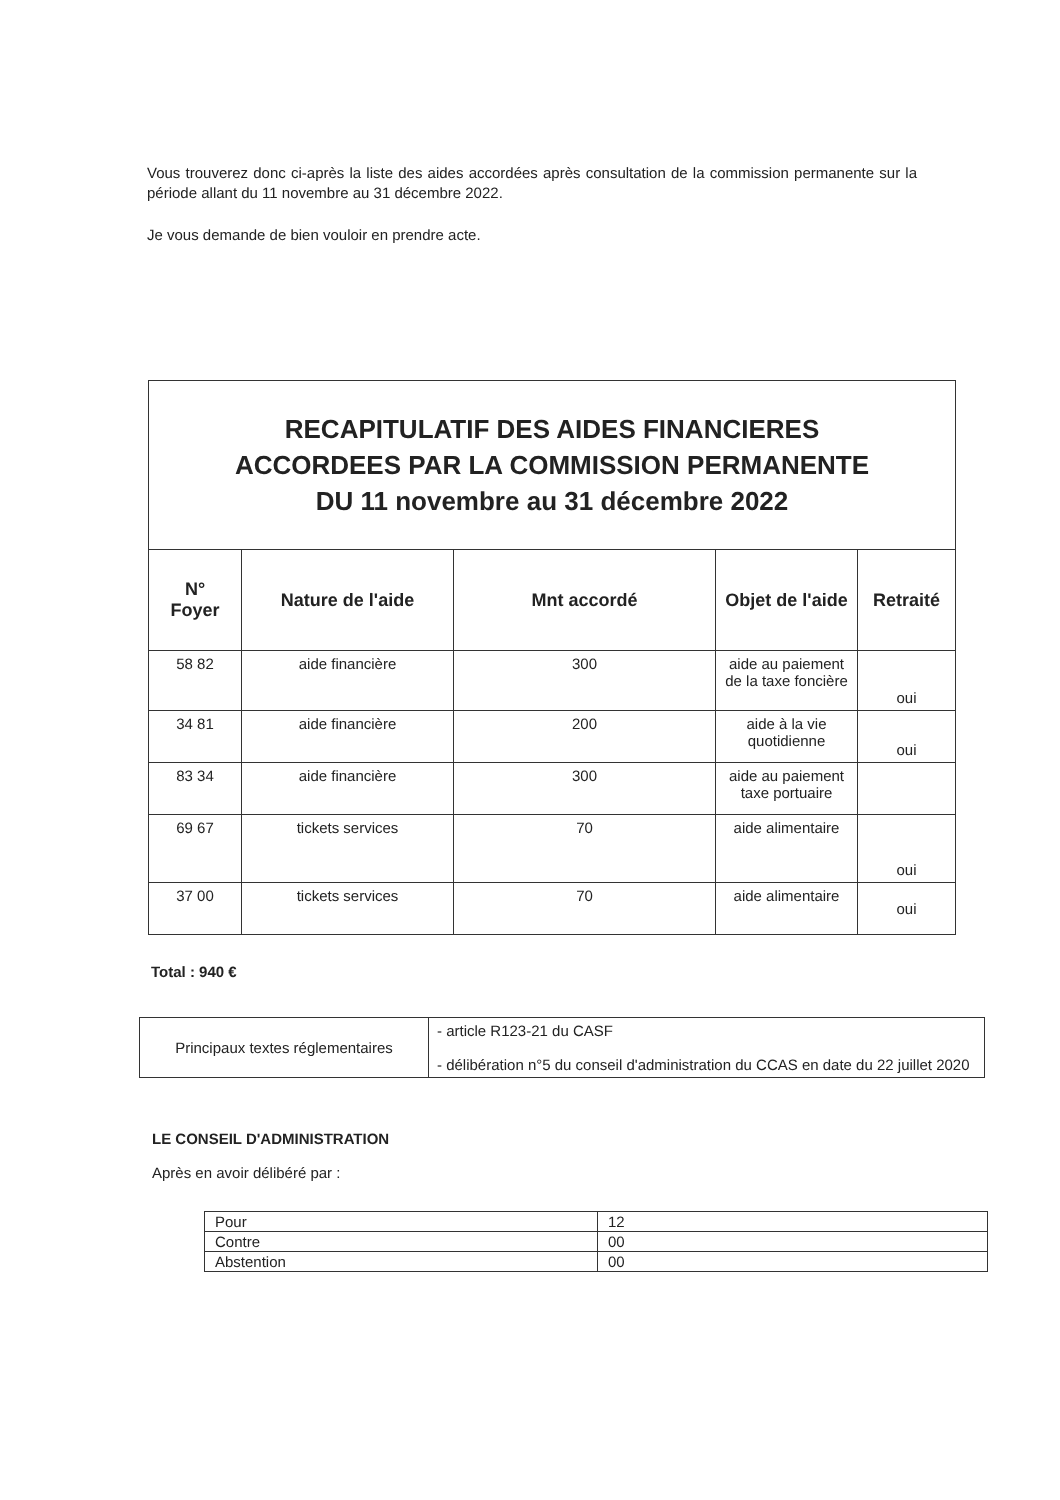Vous trouverez donc ci-après la liste des aides accordées après consultation de la commission permanente sur la période allant du 11 novembre au 31 décembre 2022.
Je vous demande de bien vouloir en prendre acte.
| RECAPITULATIF DES AIDES FINANCIERES ACCORDEES PAR LA COMMISSION PERMANENTE DU 11 novembre au 31 décembre 2022 | | | | |
| N° Foyer | Nature de l'aide | Mnt accordé | Objet de l'aide | Retraité |
| 58 82 | aide financière | 300 | aide au paiement de la taxe foncière | oui |
| 34 81 | aide financière | 200 | aide à la vie quotidienne | oui |
| 83 34 | aide financière | 300 | aide au paiement taxe portuaire | |
| 69 67 | tickets services | 70 | aide alimentaire | oui |
| 37 00 | tickets services | 70 | aide alimentaire | oui |
Total : 940 €
| Principaux textes réglementaires | - article R123-21 du CASF - délibération n°5 du conseil d'administration du CCAS en date du 22 juillet 2020 |
LE CONSEIL D'ADMINISTRATION
Après en avoir délibéré par :
| Pour | 12 |
| Contre | 00 |
| Abstention | 00 |